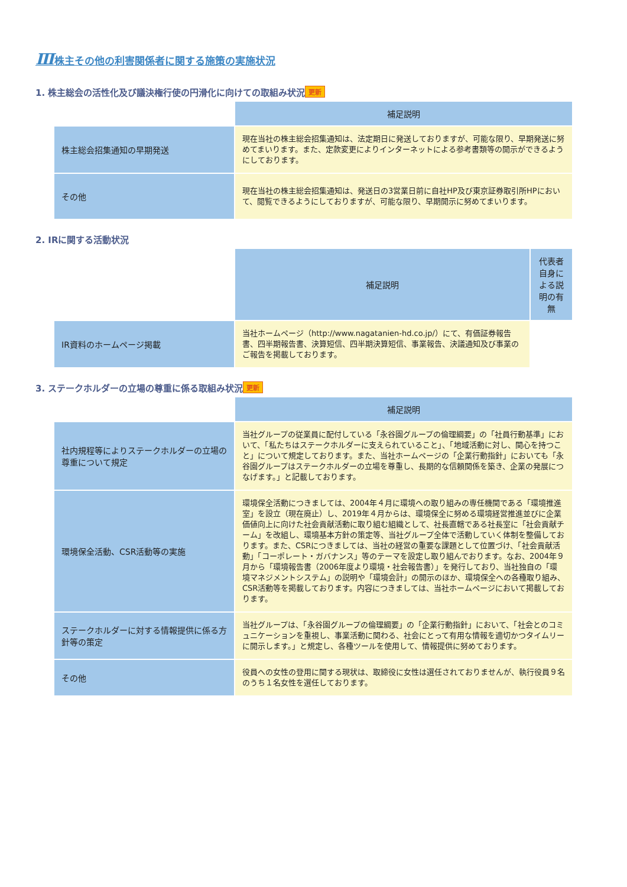Ⅲ株主その他の利害関係者に関する施策の実施状況
1. 株主総会の活性化及び議決権行使の円滑化に向けての取組み状況 更新
| | 補足説明 |
| 株主総会招集通知の早期発送 | 現在当社の株主総会招集通知は、法定期日に発送しておりますが、可能な限り、早期発送に努めてまいります。また、定款変更によりインターネットによる参考書類等の開示ができるようにしております。 |
| その他 | 現在当社の株主総会招集通知は、発送日の3営業日前に自社HP及び東京証券取引所HPにおいて、閲覧できるようにしておりますが、可能な限り、早期開示に努めてまいります。 |
2. IRに関する活動状況
| | 補足説明 | 代表者自身による説明の有無 |
| IR資料のホームページ掲載 | 当社ホームページ（http://www.nagatanien-hd.co.jp/）にて、有価証券報告書、四半期報告書、決算短信、四半期決算短信、事業報告、決議通知及び事業のご報告を掲載しております。 | |
3. ステークホルダーの立場の尊重に係る取組み状況 更新
| | 補足説明 |
| 社内規程等によりステークホルダーの立場の尊重について規定 | 当社グループの従業員に配付している「永谷園グループの倫理綱要」の「社員行動基準」において、「私たちはステークホルダーに支えられていること」、「地域活動に対し、関心を持つこと」について規定しております。また、当社ホームページの「企業行動指針」においても「永谷園グループはステークホルダーの立場を尊重し、長期的な信頼関係を築き、企業の発展につなげます。」と記載しております。 |
| 環境保全活動、CSR活動等の実施 | 環境保全活動につきましては、2004年４月に環境への取り組みの専任機関である「環境推進室」を設立（現在廃止）し、2019年４月からは、環境保全に努める環境経営推進並びに企業価値向上に向けた社会貢献活動に取り組む組織として、社長直轄である社長室に「社会貢献チーム」を改組し、環境基本方針の策定等、当社グループ全体で活動していく体制を整備しております。また、CSRにつきましては、当社の経営の重要な課題として位置づけ、「社会貢献活動」「コーポレート・ガバナンス」等のテーマを設定し取り組んでおります。なお、2004年９月から「環境報告書（2006年度より環境・社会報告書）」を発行しており、当社独自の「環境マネジメントシステム」の説明や「環境会計」の開示のほか、環境保全への各種取り組み、CSR活動等を掲載しております。内容につきましては、当社ホームページにおいて掲載しております。 |
| ステークホルダーに対する情報提供に係る方針等の策定 | 当社グループは、「永谷園グループの倫理綱要」の「企業行動指針」において、「社会とのコミュニケーションを重視し、事業活動に関わる、社会にとって有用な情報を適切かつタイムリーに開示します。」と規定し、各種ツールを使用して、情報提供に努めております。 |
| その他 | 役員への女性の登用に関する現状は、取締役に女性は選任されておりませんが、執行役員９名のうち１名女性を選任しております。 |